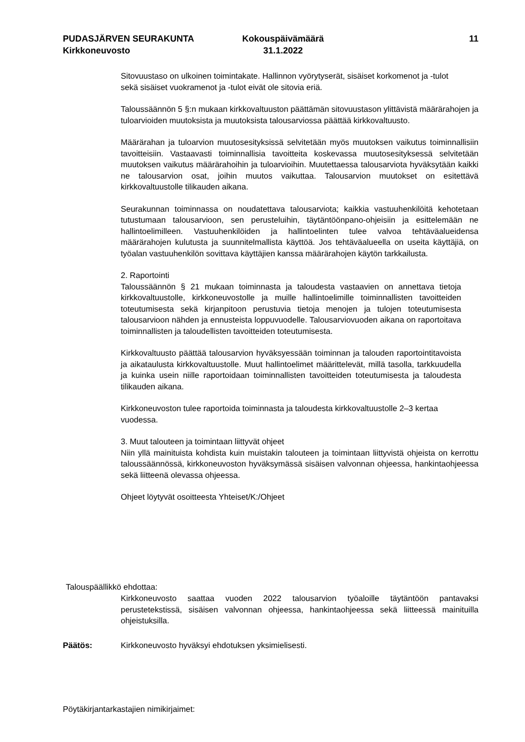PUDASJÄRVEN SEURAKUNTA
Kirkkoneuvosto
Kokouspäivämäärä
31.1.2022
11
Sitovuustaso on ulkoinen toimintakate. Hallinnon vyörytyserät, sisäiset korkomenot ja -tulot sekä sisäiset vuokramenot ja -tulot eivät ole sitovia eriä.
Taloussäännön 5 §:n mukaan kirkkovaltuuston päättämän sitovuustason ylittävistä määrärahojen ja tuloarvioiden muutoksista ja muutoksista talousarviossa päättää kirkkovaltuusto.
Määrärahan ja tuloarvion muutosesityksissä selvitetään myös muutoksen vaikutus toiminnallisiin tavoitteisiin. Vastaavasti toiminnallisia tavoitteita koskevassa muutosesityksessä selvitetään muutoksen vaikutus määrärahoihin ja tuloarvioihin. Muutettaessa talousarviota hyväksytään kaikki ne talousarvion osat, joihin muutos vaikuttaa. Talousarvion muutokset on esitettävä kirkkovaltuustolle tilikauden aikana.
Seurakunnan toiminnassa on noudatettava talousarviota; kaikkia vastuuhenkilöitä kehotetaan tutustumaan talousarvioon, sen perusteluihin, täytäntöönpano-ohjeisiin ja esittelemään ne hallintoelimilleen. Vastuuhenkilöiden ja hallintoelinten tulee valvoa tehtäväalueidensa määrärahojen kulutusta ja suunnitelmallista käyttöä. Jos tehtäväalueella on useita käyttäjiä, on työalan vastuuhenkilön sovittava käyttäjien kanssa määrärahojen käytön tarkkailusta.
2. Raportointi
Taloussäännön § 21 mukaan toiminnasta ja taloudesta vastaavien on annettava tietoja kirkkovaltuustolle, kirkkoneuvostolle ja muille hallintoelimille toiminnallisten tavoitteiden toteutumisesta sekä kirjanpitoon perustuvia tietoja menojen ja tulojen toteutumisesta talousarvioon nähden ja ennusteista loppuvuodelle. Talousarviovuoden aikana on raportoitava toiminnallisten ja taloudellisten tavoitteiden toteutumisesta.
Kirkkovaltuusto päättää talousarvion hyväksyessään toiminnan ja talouden raportointitavoista ja aikataulusta kirkkovaltuustolle. Muut hallintoelimet määrittelevät, millä tasolla, tarkkuudella ja kuinka usein niille raportoidaan toiminnallisten tavoitteiden toteutumisesta ja taloudesta tilikauden aikana.
Kirkkoneuvoston tulee raportoida toiminnasta ja taloudesta kirkkovaltuustolle 2–3 kertaa vuodessa.
3. Muut talouteen ja toimintaan liittyvät ohjeet
Niin yllä mainituista kohdista kuin muistakin talouteen ja toimintaan liittyvistä ohjeista on kerrottu taloussäännössä, kirkkoneuvoston hyväksymässä sisäisen valvonnan ohjeessa, hankintaohjeessa sekä liitteenä olevassa ohjeessa.
Ohjeet löytyvät osoitteesta Yhteiset/K:/Ohjeet
Talouspäällikkö ehdottaa:
Kirkkoneuvosto saattaa vuoden 2022 talousarvion työaloille täytäntöön pantavaksi perustetekstissä, sisäisen valvonnan ohjeessa, hankintaohjeessa sekä liitteessä mainituilla ohjeistuksilla.
Päätös: Kirkkoneuvosto hyväksyi ehdotuksen yksimielisesti.
Pöytäkirjantarkastajien nimikirjaimet: